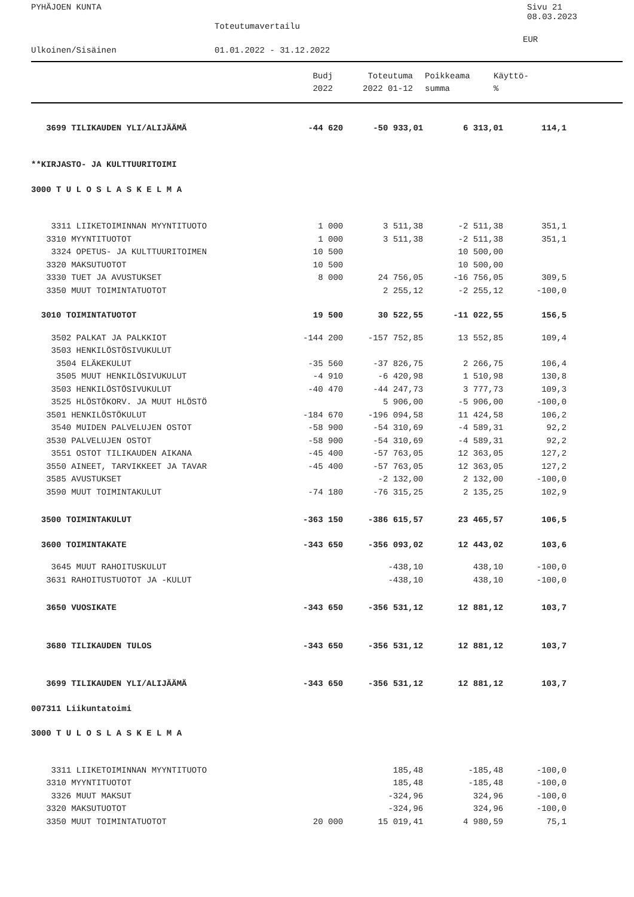PYHÄJOEN KUNTA Sivu 21
08.03.2023
Toteutumavertailu
EUR
Ulkoinen/Sisäinen 01.01.2022 - 31.12.2022
| | Budj | Toteutuma | | Poikkeama | Käyttö- |
| --- | --- | --- | --- | --- | --- |
| | 2022 | 2022 01-12 | | summa | % |
| 3699 TILIKAUDEN YLI/ALIJÄÄMÄ | -44 620 | -50 933,01 | 6 313,01 | 114,1 | |
| **KIRJASTO- JA KULTTUURITOIMI | | | | | |
| 3000 T U L O S L A S K E L M A | | | | | |
| 3311 LIIKETOIMINNAN MYYNTITUOTO | 1 000 | 3 511,38 | -2 511,38 | 351,1 | |
| 3310 MYYNTITUOTOT | 1 000 | 3 511,38 | -2 511,38 | 351,1 | |
| 3324 OPETUS- JA KULTTUURITOIMEN | 10 500 | | 10 500,00 | | |
| 3320 MAKSUTUOTOT | 10 500 | | 10 500,00 | | |
| 3330 TUET JA AVUSTUKSET | 8 000 | 24 756,05 | -16 756,05 | 309,5 | |
| 3350 MUUT TOIMINTATUOTOT | | 2 255,12 | -2 255,12 | -100,0 | |
| 3010 TOIMINTATUOTOT | 19 500 | 30 522,55 | -11 022,55 | 156,5 | |
| 3502 PALKAT JA PALKKIOT | -144 200 | -157 752,85 | 13 552,85 | 109,4 | |
| 3503 HENKILÖSTÖSIVUKULUT | | | | | |
| 3504 ELÄKEKULUT | -35 560 | -37 826,75 | 2 266,75 | 106,4 | |
| 3505 MUUT HENKILÖSIVUKULUT | -4 910 | -6 420,98 | 1 510,98 | 130,8 | |
| 3503 HENKILÖSTÖSIVUKULUT | -40 470 | -44 247,73 | 3 777,73 | 109,3 | |
| 3525 HLÖSTÖKORV. JA MUUT HLÖSTÖ | | 5 906,00 | -5 906,00 | -100,0 | |
| 3501 HENKILÖSTÖKULUT | -184 670 | -196 094,58 | 11 424,58 | 106,2 | |
| 3540 MUIDEN PALVELUJEN OSTOT | -58 900 | -54 310,69 | -4 589,31 | 92,2 | |
| 3530 PALVELUJEN OSTOT | -58 900 | -54 310,69 | -4 589,31 | 92,2 | |
| 3551 OSTOT TILIKAUDEN AIKANA | -45 400 | -57 763,05 | 12 363,05 | 127,2 | |
| 3550 AINEET, TARVIKKEET JA TAVAR | -45 400 | -57 763,05 | 12 363,05 | 127,2 | |
| 3585 AVUSTUKSET | | -2 132,00 | 2 132,00 | -100,0 | |
| 3590 MUUT TOIMINTAKULUT | -74 180 | -76 315,25 | 2 135,25 | 102,9 | |
| 3500 TOIMINTAKULUT | -363 150 | -386 615,57 | 23 465,57 | 106,5 | |
| 3600 TOIMINTAKATE | -343 650 | -356 093,02 | 12 443,02 | 103,6 | |
| 3645 MUUT RAHOITUSKULUT | | -438,10 | 438,10 | -100,0 | |
| 3631 RAHOITUSTUOTOT JA -KULUT | | -438,10 | 438,10 | -100,0 | |
| 3650 VUOSIKATE | -343 650 | -356 531,12 | 12 881,12 | 103,7 | |
| 3680 TILIKAUDEN TULOS | -343 650 | -356 531,12 | 12 881,12 | 103,7 | |
| 3699 TILIKAUDEN YLI/ALIJÄÄMÄ | -343 650 | -356 531,12 | 12 881,12 | 103,7 | |
| 007311 Liikuntatoimi | | | | | |
| 3000 T U L O S L A S K E L M A | | | | | |
| 3311 LIIKETOIMINNAN MYYNTITUOTO | | 185,48 | -185,48 | -100,0 | |
| 3310 MYYNTITUOTOT | | 185,48 | -185,48 | -100,0 | |
| 3326 MUUT MAKSUT | | -324,96 | 324,96 | -100,0 | |
| 3320 MAKSUTUOTOT | | -324,96 | 324,96 | -100,0 | |
| 3350 MUUT TOIMINTATUOTOT | 20 000 | 15 019,41 | 4 980,59 | 75,1 | |